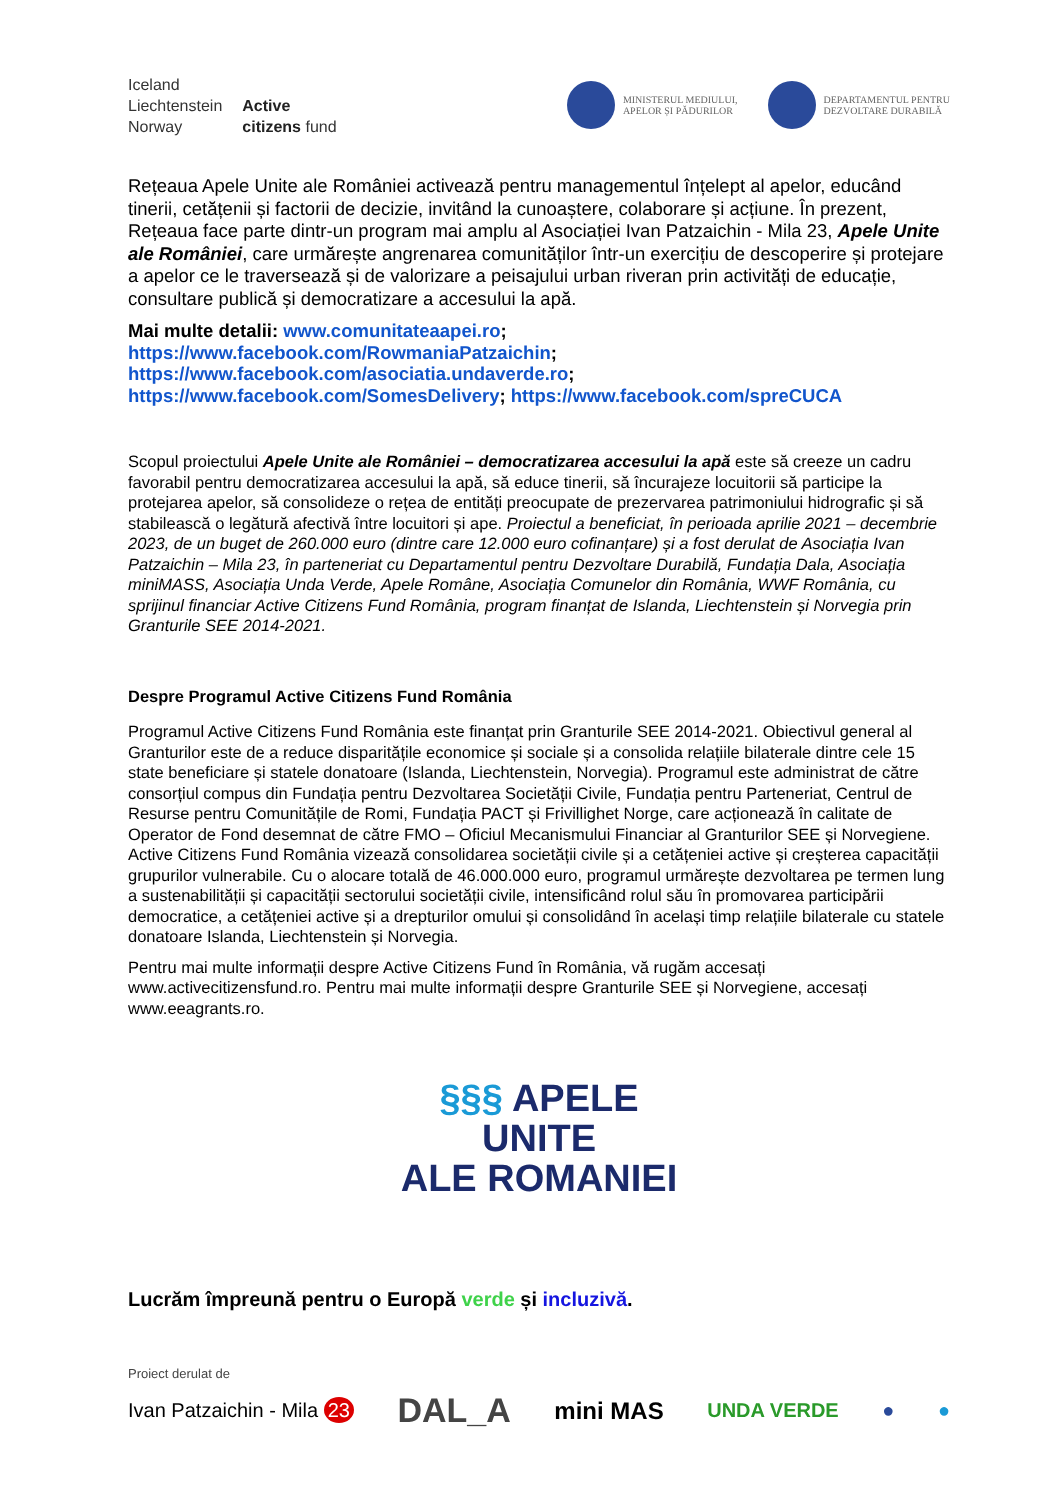Iceland
Liechtenstein
Norway
Active
citizens fund
MINISTERUL MEDIULUI,
APELOR ȘI PĂDURILOR
DEPARTAMENTUL PENTRU
DEZVOLTARE DURABILĂ
Rețeaua Apele Unite ale României activează pentru managementul înțelept al apelor, educând tinerii, cetățenii și factorii de decizie, invitând la cunoaștere, colaborare și acțiune. În prezent, Rețeaua face parte dintr-un program mai amplu al Asociației Ivan Patzaichin - Mila 23, Apele Unite ale României, care urmărește angrenarea comunităților într-un exercițiu de descoperire și protejare a apelor ce le traversează și de valorizare a peisajului urban riveran prin activități de educație, consultare publică și democratizare a accesului la apă.
Mai multe detalii: www.comunitateaapei.ro;
https://www.facebook.com/RowmaniaPatzaichin;
https://www.facebook.com/asociatia.undaverde.ro;
https://www.facebook.com/SomesDelivery; https://www.facebook.com/spreCUCA
Scopul proiectului Apele Unite ale României – democratizarea accesului la apă este să creeze un cadru favorabil pentru democratizarea accesului la apă, să educe tinerii, să încurajeze locuitorii să participe la protejarea apelor, să consolideze o rețea de entități preocupate de prezervarea patrimoniului hidrografic și să stabilească o legătură afectivă între locuitori și ape. Proiectul a beneficiat, în perioada aprilie 2021 – decembrie 2023, de un buget de 260.000 euro (dintre care 12.000 euro cofinanțare) și a fost derulat de Asociația Ivan Patzaichin – Mila 23, în parteneriat cu Departamentul pentru Dezvoltare Durabilă, Fundația Dala, Asociația miniMASS, Asociația Unda Verde, Apele Române, Asociația Comunelor din România, WWF România, cu sprijinul financiar Active Citizens Fund România, program finanțat de Islanda, Liechtenstein și Norvegia prin Granturile SEE 2014-2021.
Despre Programul Active Citizens Fund România
Programul Active Citizens Fund România este finanțat prin Granturile SEE 2014-2021. Obiectivul general al Granturilor este de a reduce disparitățile economice și sociale și a consolida relațiile bilaterale dintre cele 15 state beneficiare și statele donatoare (Islanda, Liechtenstein, Norvegia). Programul este administrat de către consorțiul compus din Fundația pentru Dezvoltarea Societății Civile, Fundația pentru Parteneriat, Centrul de Resurse pentru Comunitățile de Romi, Fundația PACT și Frivillighet Norge, care acționează în calitate de Operator de Fond desemnat de către FMO – Oficiul Mecanismului Financiar al Granturilor SEE și Norvegiene. Active Citizens Fund România vizează consolidarea societății civile și a cetățeniei active și creșterea capacității grupurilor vulnerabile. Cu o alocare totală de 46.000.000 euro, programul urmărește dezvoltarea pe termen lung a sustenabilității și capacității sectorului societății civile, intensificând rolul său în promovarea participării democratice, a cetățeniei active și a drepturilor omului și consolidând în același timp relațiile bilaterale cu statele donatoare Islanda, Liechtenstein și Norvegia.
Pentru mai multe informații despre Active Citizens Fund în România, vă rugăm accesați www.activecitizensfund.ro. Pentru mai multe informații despre Granturile SEE și Norvegiene, accesați www.eeagrants.ro.
§§§ APELE
UNITE
ALE ROMANIEI
Lucrăm împreună pentru o Europă verde și incluzivă.
Proiect derulat de
Ivan Patzaichin - Mila 23 DAL_A mini MAS UNDA VERDE ● ●